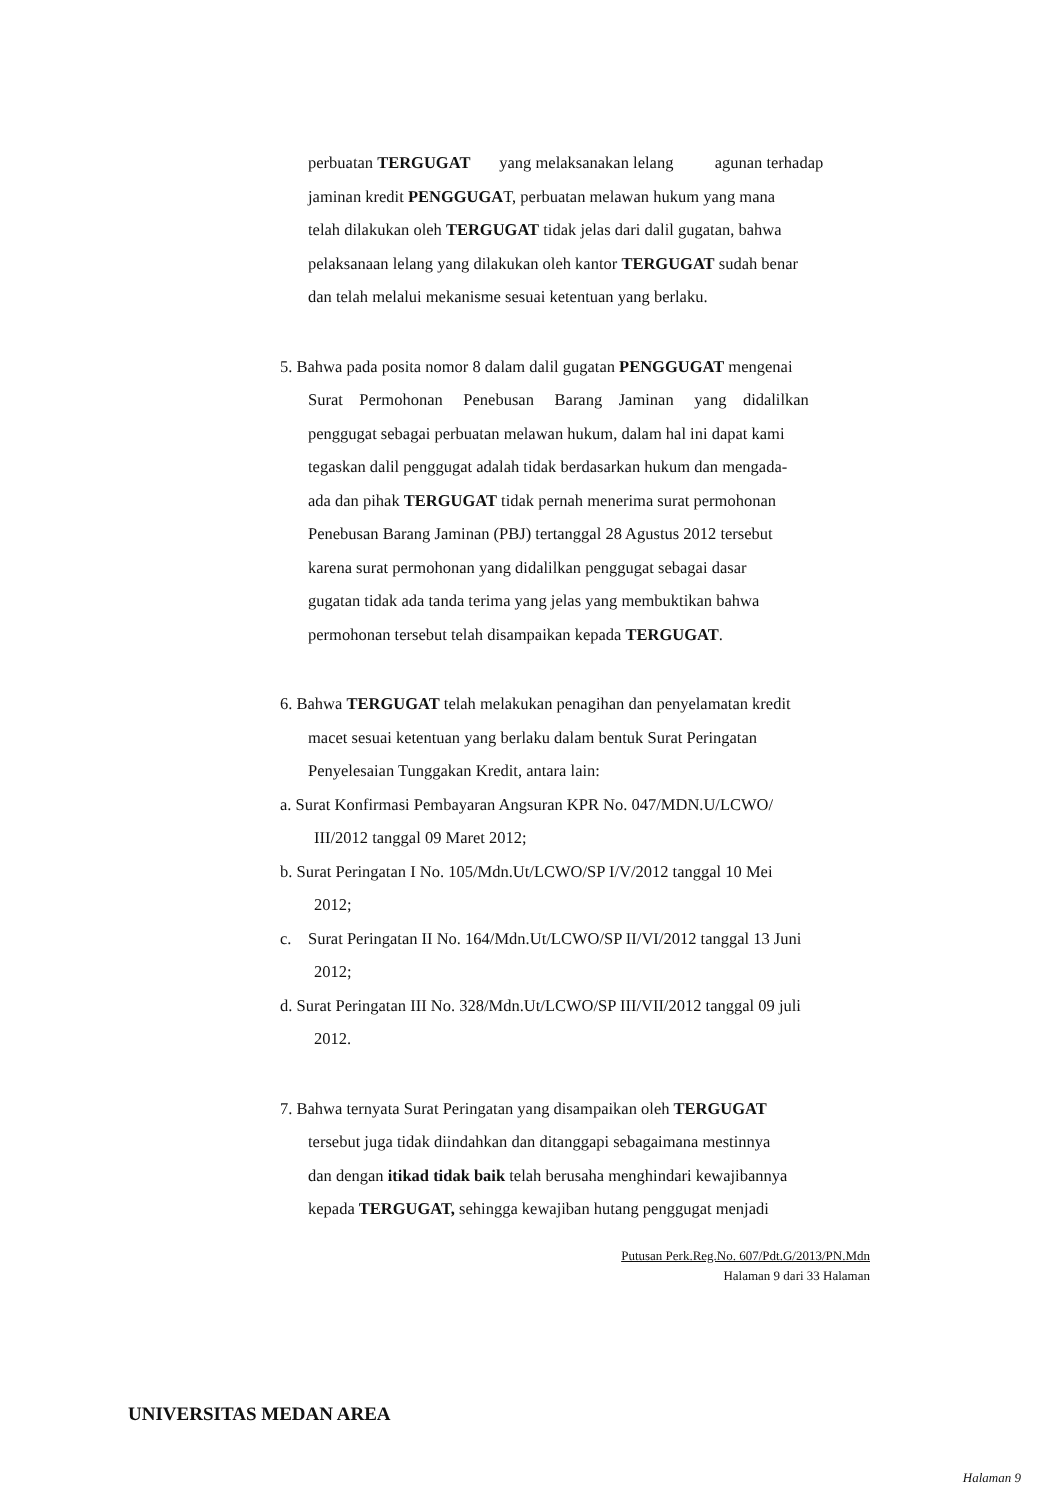perbuatan TERGUGAT yang melaksanakan lelang agunan terhadap
jaminan kredit PENGGUGAT, perbuatan melawan hukum yang mana
telah dilakukan oleh TERGUGAT tidak jelas dari dalil gugatan, bahwa
pelaksanaan lelang yang dilakukan oleh kantor TERGUGAT sudah benar
dan telah melalui mekanisme sesuai ketentuan yang berlaku.
5. Bahwa pada posita nomor 8 dalam dalil gugatan PENGGUGAT mengenai
Surat Permohonan Penebusan Barang Jaminan yang didalilkan
penggugat sebagai perbuatan melawan hukum, dalam hal ini dapat kami
tegaskan dalil penggugat adalah tidak berdasarkan hukum dan mengada-
ada dan pihak TERGUGAT tidak pernah menerima surat permohonan
Penebusan Barang Jaminan (PBJ) tertanggal 28 Agustus 2012 tersebut
karena surat permohonan yang didalilkan penggugat sebagai dasar
gugatan tidak ada tanda terima yang jelas yang membuktikan bahwa
permohonan tersebut telah disampaikan kepada TERGUGAT.
6. Bahwa TERGUGAT telah melakukan penagihan dan penyelamatan kredit
macet sesuai ketentuan yang berlaku dalam bentuk Surat Peringatan
Penyelesaian Tunggakan Kredit, antara lain:
a. Surat Konfirmasi Pembayaran Angsuran KPR No. 047/MDN.U/LCWO/
III/2012 tanggal 09 Maret 2012;
b. Surat Peringatan I No. 105/Mdn.Ut/LCWO/SP I/V/2012 tanggal 10 Mei
2012;
c. Surat Peringatan II No. 164/Mdn.Ut/LCWO/SP II/VI/2012 tanggal 13 Juni
2012;
d. Surat Peringatan III No. 328/Mdn.Ut/LCWO/SP III/VII/2012 tanggal 09 juli
2012.
7. Bahwa ternyata Surat Peringatan yang disampaikan oleh TERGUGAT
tersebut juga tidak diindahkan dan ditanggapi sebagaimana mestinnya
dan dengan itikad tidak baik telah berusaha menghindari kewajibannya
kepada TERGUGAT, sehingga kewajiban hutang penggugat menjadi
Putusan Perk.Reg.No. 607/Pdt.G/2013/PN.Mdn
Halaman 9 dari 33 Halaman
UNIVERSITAS MEDAN AREA
Halaman 9